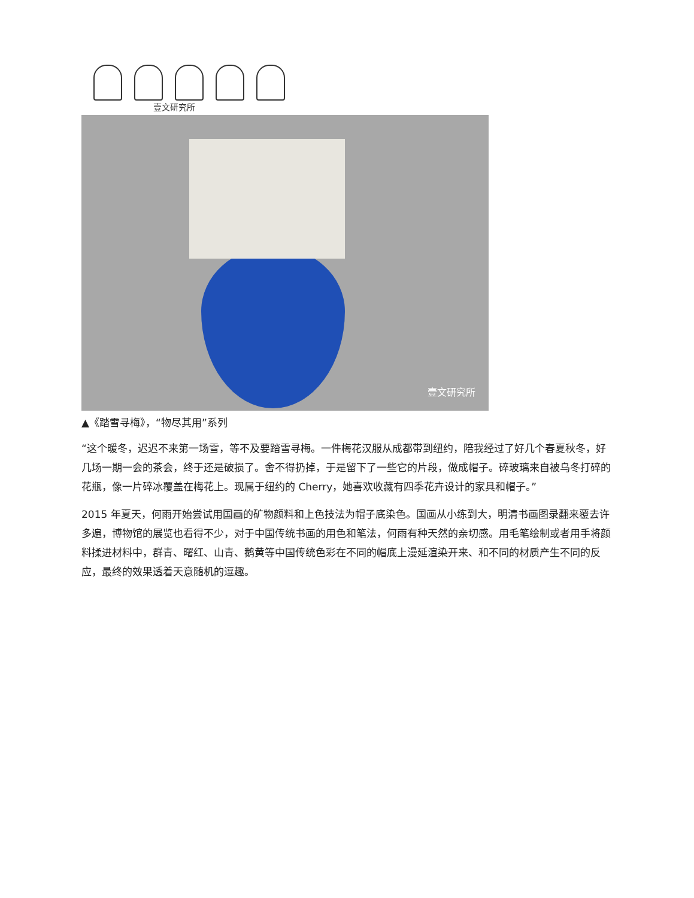壹文研究所
壹文研究所
▲《踏雪寻梅》，“物尽其用”系列
“这个暖冬，迟迟不来第一场雪，等不及要踏雪寻梅。一件梅花汉服从成都带到纽约，陪我经过了好几个春夏秋冬，好几场一期一会的茶会，终于还是破损了。舍不得扔掉，于是留下了一些它的片段，做成帽子。碎玻璃来自被乌冬打碎的花瓶，像一片碎冰覆盖在梅花上。现属于纽约的 Cherry，她喜欢收藏有四季花卉设计的家具和帽子。”
2015 年夏天，何雨开始尝试用国画的矿物颜料和上色技法为帽子底染色。国画从小练到大，明清书画图录翻来覆去许多遍，博物馆的展览也看得不少，对于中国传统书画的用色和笔法，何雨有种天然的亲切感。用毛笔绘制或者用手将颜料揉进材料中，群青、曙红、山青、鹅黄等中国传统色彩在不同的帽底上漫延渲染开来、和不同的材质产生不同的反应，最终的效果透着天意随机的逗趣。